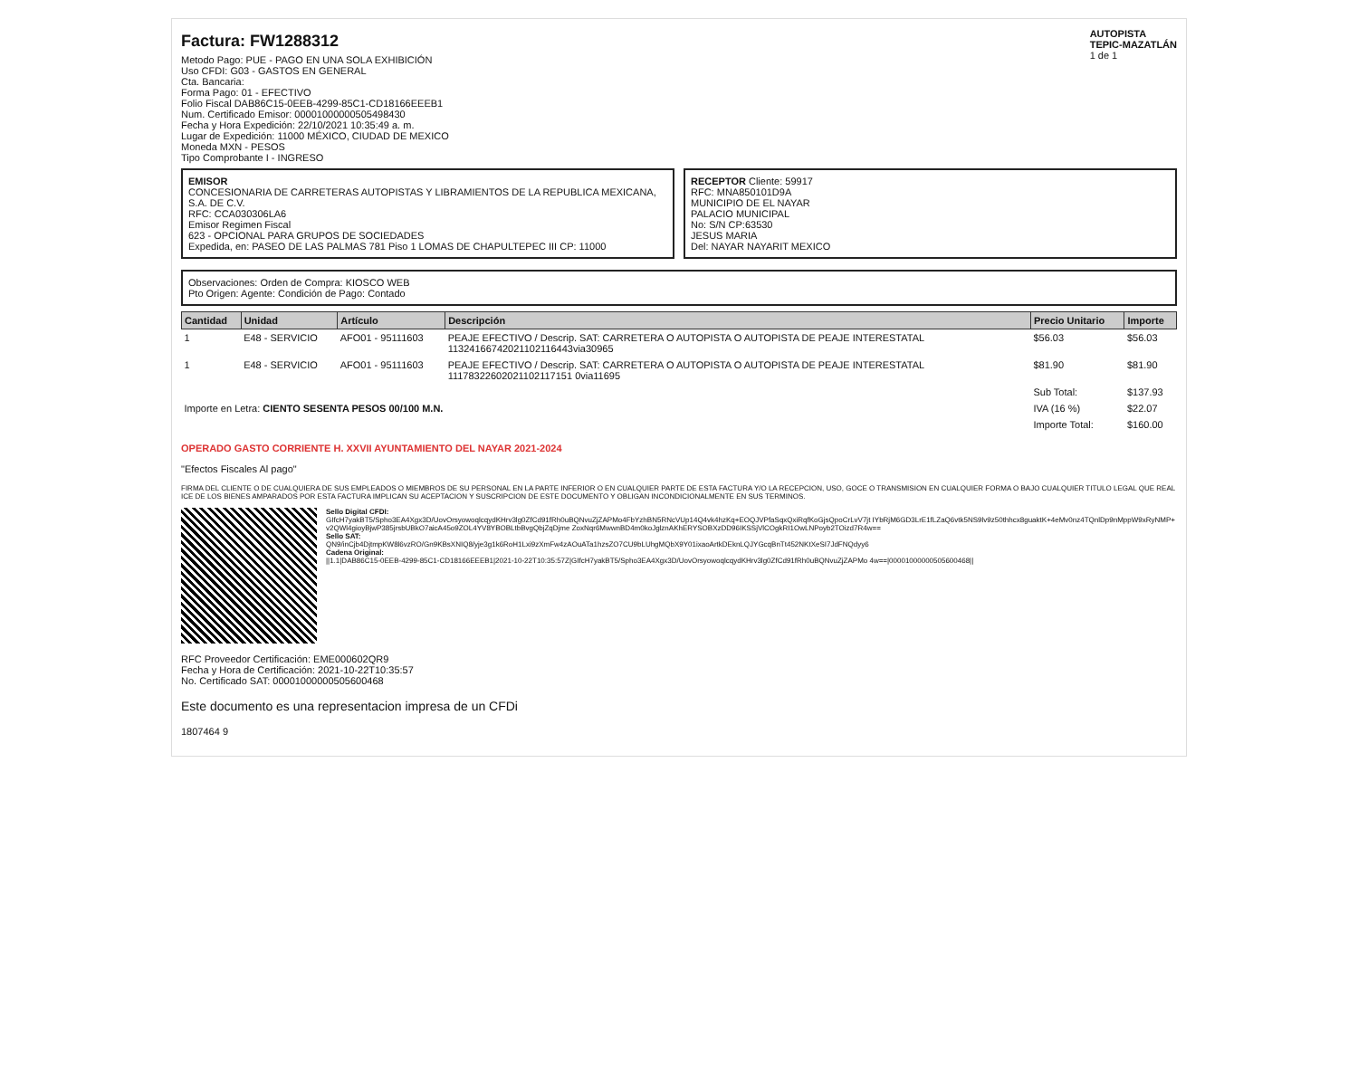Factura: FW1288312
Metodo Pago: PUE - PAGO EN UNA SOLA EXHIBICIÓN
Uso CFDI: G03 - GASTOS EN GENERAL
Cta. Bancaria:
Forma Pago: 01 - EFECTIVO
Folio Fiscal DAB86C15-0EEB-4299-85C1-CD18166EEEB1
Num. Certificado Emisor: 00001000000505498430
Fecha y Hora Expedición: 22/10/2021 10:35:49 a. m.
Lugar de Expedición: 11000 MÉXICO, CIUDAD DE MEXICO
Moneda MXN - PESOS
Tipo Comprobante I - INGRESO
AUTOPISTA
TEPIC-MAZATLÁN
1 de 1
EMISOR
CONCESIONARIA DE CARRETERAS AUTOPISTAS Y LIBRAMIENTOS DE LA REPUBLICA MEXICANA, S.A. DE C.V.
RFC: CCA030306LA6
Emisor Regimen Fiscal
623 - OPCIONAL PARA GRUPOS DE SOCIEDADES
Expedida, en: PASEO DE LAS PALMAS 781 Piso 1 LOMAS DE CHAPULTEPEC III CP: 11000
RECEPTOR Cliente: 59917
RFC: MNA850101D9A
MUNICIPIO DE EL NAYAR
PALACIO MUNICIPAL
No: S/N CP:63530
JESUS MARIA
Del: NAYAR NAYARIT MEXICO
Observaciones: Orden de Compra: KIOSCO WEB
Pto Origen: Agente: Condición de Pago: Contado
| Cantidad | Unidad | Artículo | Descripción | Precio Unitario | Importe |
| --- | --- | --- | --- | --- | --- |
| 1 | E48 - SERVICIO | AFO01 - 95111603 | PEAJE EFECTIVO / Descrip. SAT: CARRETERA O AUTOPISTA O AUTOPISTA DE PEAJE INTERESTATAL 11324166742021102116443via30965 | $56.03 | $56.03 |
| 1 | E48 - SERVICIO | AFO01 - 95111603 | PEAJE EFECTIVO / Descrip. SAT: CARRETERA O AUTOPISTA O AUTOPISTA DE PEAJE INTERESTATAL 11178322602021102117151 0via11695 | $81.90 | $81.90 |
| | | | | Sub Total: | $137.93 |
| Importe en Letra: CIENTO SESENTA PESOS 00/100 M.N. | | | | IVA (16 %) | $22.07 |
| | | | | Importe Total: | $160.00 |
OPERADO GASTO CORRIENTE H. XXVII AYUNTAMIENTO DEL NAYAR 2021-2024
"Efectos Fiscales Al pago"
FIRMA DEL CLIENTE O DE CUALQUIERA DE SUS EMPLEADOS O MIEMBROS DE SU PERSONAL EN LA PARTE INFERIOR O EN CUALQUIER PARTE DE ESTA FACTURA Y/O LA RECEPCION, USO, GOCE O TRANSMISION EN CUALQUIER FORMA O BAJO CUALQUIER TITULO LEGAL QUE REALICE DE LOS BIENES AMPARADOS POR ESTA FACTURA IMPLICAN SU ACEPTACION Y SUSCRIPCION DE ESTE DOCUMENTO Y OBLIGAN INCONDICIONALMENTE EN SUS TERMINOS.
Sello Digital CFDI:
GIfcH7yakBT5/Spho3EA4Xgx3D/UovOrsyowoqlcqydKHrv3lg0ZfCd91fRh0uBQNvuZjZAPMo4FbYzhBN5RNcVUp14Q4vk4hzKq+EOQJVPfaSqxQxiRqfKoGjsQpoCrLvV7jt IYbRjM6GD3LrE1fLZaQ6vtk5NS9lv9z50thhcx8guaktK+4eMv0nz4TQnlDp9nMppW9xRyNMP+v2QWl4gioyBjwP385jrsbUBkO7aicA45o9ZOL4YV8YBOBLtbBvgQbjZqDjme ZoxNqr6MwwnBD4m0koJglznAKhERYSOBXzDD96IKSSjVlCOgkRI1OwLNPoyb2TOizd7R4w==
Sello SAT:
QN9/inCjb4DjtmpKW8l6vzRO/Gn9KBsXNIQ8/yje3g1k6RoH1Lxi9zXmFw4zAOuATa1hzsZO7CU9bLUhgMQbX9Y01ixaoArtkDEknLQJYGcqBnTt452NKtXeSI7JdFNQdyy6
Cadena Original:
||1.1|DAB86C15-0EEB-4299-85C1-CD18166EEEB1|2021-10-22T10:35:57Z|GIfcH7yakBT5/Spho3EA4Xgx3D/UovOrsyowoqlcqydKHrv3lg0ZfCd91fRh0uBQNvuZjZAPMo 4w==|00001000000505600468||
RFC Proveedor Certificación: EME000602QR9
Fecha y Hora de Certificación: 2021-10-22T10:35:57
No. Certificado SAT: 00001000000505600468
Este documento es una representacion impresa de un CFDi
1807464 9